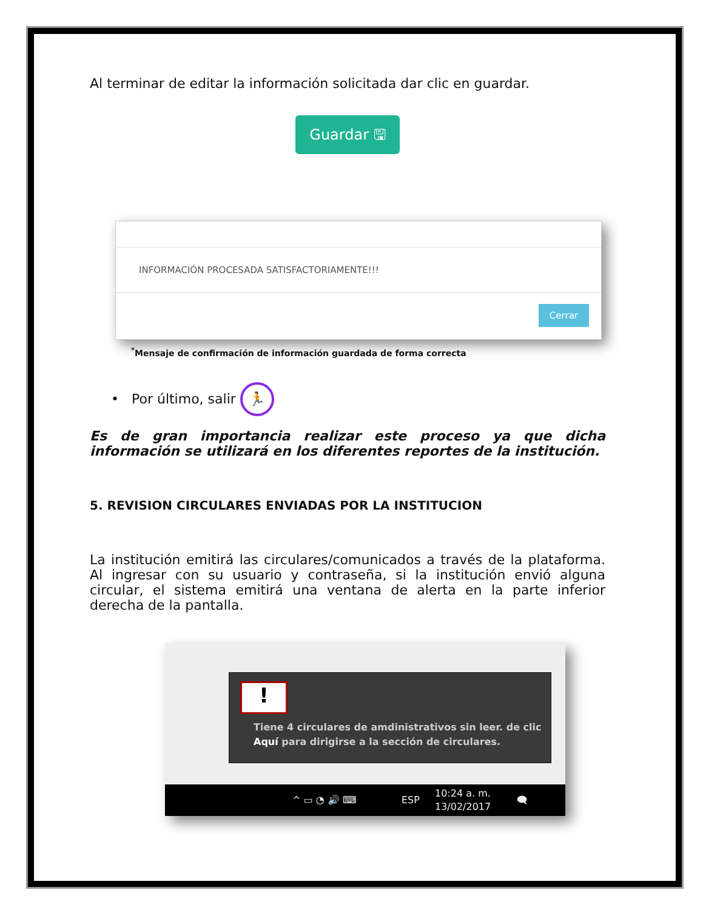Al terminar de editar la información solicitada dar clic en guardar.
Guardar 🖫
INFORMACIÓN PROCESADA SATISFACTORIAMENTE!!!
Cerrar
<sup>*</sup> Mensaje de confirmación de información guardada de forma correcta
• Por último, salir 🏃
Es de gran importancia realizar este proceso ya que dicha información se utilizará en los diferentes reportes de la institución.
5. REVISION CIRCULARES ENVIADAS POR LA INSTITUCION
La institución emitirá las circulares/comunicados a través de la plataforma. Al ingresar con su usuario y contraseña, si la institución envió alguna circular, el sistema emitirá una ventana de alerta en la parte inferior derecha de la pantalla.
!
Tiene 4 circulares de amdinistrativos sin leer. de clic Aquí para dirigirse a la sección de circulares.
^ ▭ ◔ 🔊 ⌨ ESP
10:24 a. m.
13/02/2017 🗨